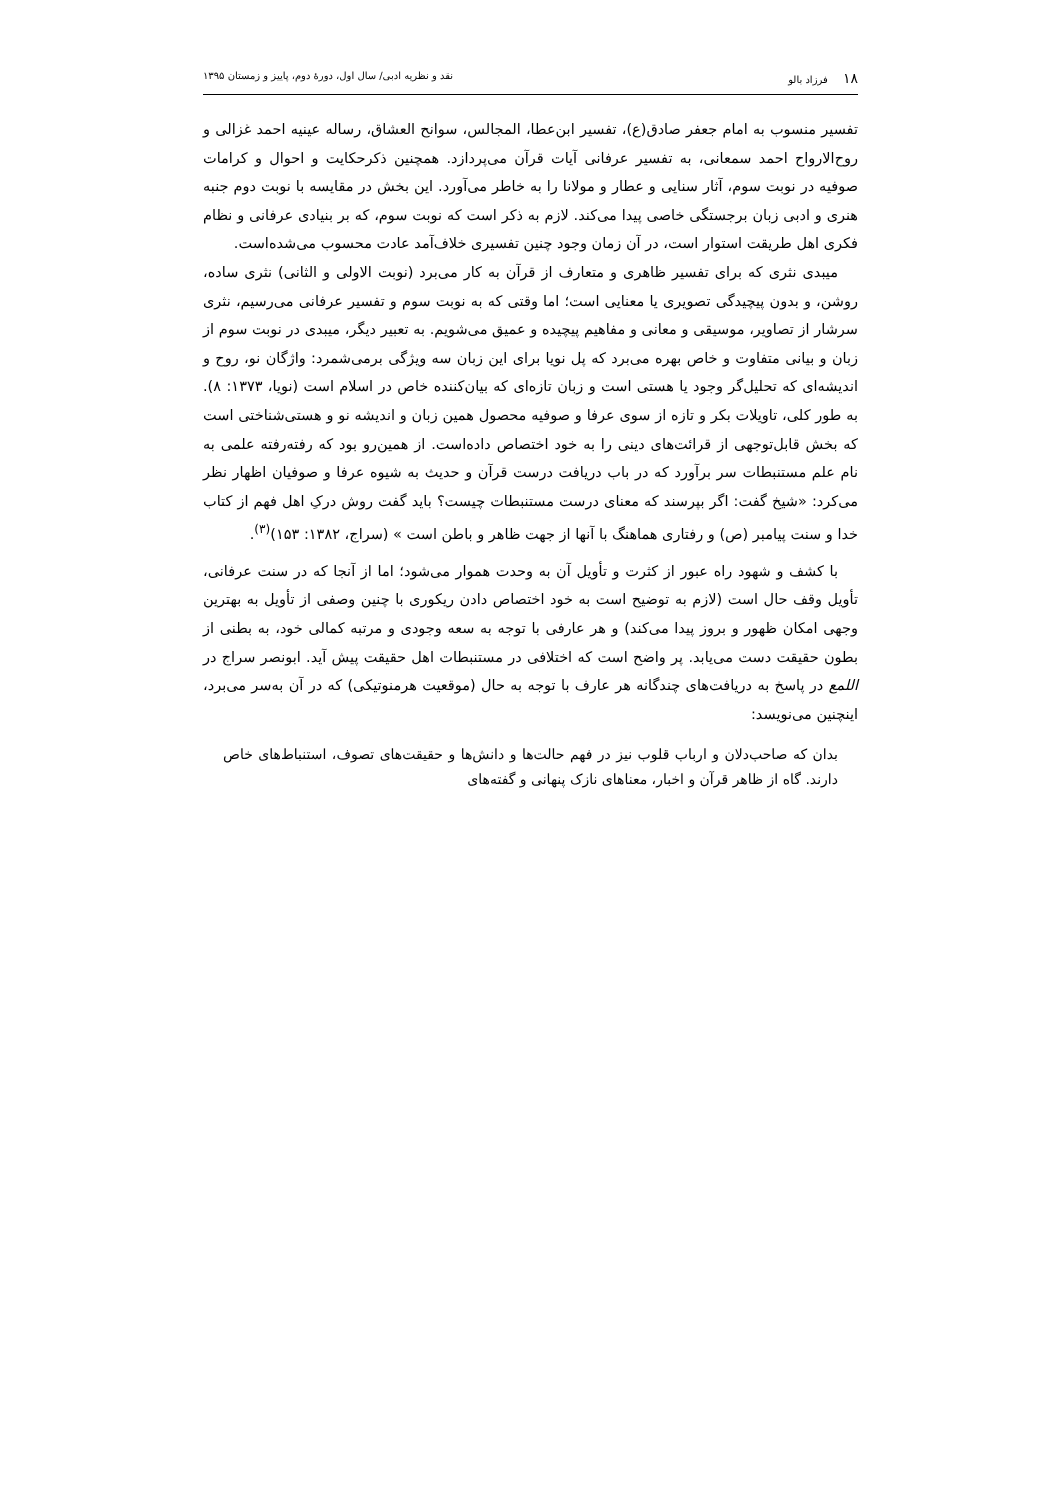۱۸ فرزاد بالو نقد و نظریه ادبی/ سال اول، دورهٔ دوم، پاییز و زمستان ۱۳۹۵
تفسیر منسوب به امام جعفر صادق(ع)، تفسیر ابن‌عطا، المجالس، سوانح العشاق، رساله عینیه احمد غزالی و روح‌الارواح احمد سمعانی، به تفسیر عرفانی آیات قرآن می‌پردازد. همچنین ذکرحکایت و احوال و کرامات صوفیه در نوبت سوم، آثار سنایی و عطار و مولانا را به خاطر می‌آورد. این بخش در مقایسه با نوبت دوم جنبه هنری و ادبی زبان برجستگی خاصی پیدا می‌کند. لازم به ذکر است که نوبت سوم، که بر بنیادی عرفانی و نظام فکری اهل طریقت استوار است، در آن زمان وجود چنین تفسیری خلاف‌آمد عادت محسوب می‌شده‌است.
میبدی نثری که برای تفسیر ظاهری و متعارف از قرآن به کار می‌برد (نوبت الاولی و الثانی) نثری ساده، روشن، و بدون پیچیدگی تصویری یا معنایی است؛ اما وقتی که به نوبت سوم و تفسیر عرفانی می‌رسیم، نثری سرشار از تصاویر، موسیقی و معانی و مفاهیم پیچیده و عمیق می‌شویم. به تعبیر دیگر، میبدی در نوبت سوم از زبان و بیانی متفاوت و خاص بهره می‌برد که پل نویا برای این زبان سه ویژگی برمی‌شمرد: واژگان نو، روح و اندیشه‌ای که تحلیل‌گر وجود یا هستی است و زبان تازه‌ای که بیان‌کننده خاص در اسلام است (نویا، ۱۳۷۳: ۸). به طور کلی، تاویلات بکر و تازه از سوی عرفا و صوفیه محصول همین زبان و اندیشه نو و هستی‌شناختی است که بخش قابل‌توجهی از قرائت‌های دینی را به خود اختصاص داده‌است. از همین‌رو بود که رفته‌رفته علمی به نام علم مستنبطات سر برآورد که در باب دریافت درست قرآن و حدیث به شیوه عرفا و صوفیان اظهار نظر می‌کرد: «شیخ گفت: اگر بپرسند که معنای درست مستنبطات چیست؟ باید گفت روش درکِ اهل فهم از کتاب خدا و سنت پیامبر (ص) و رفتاری هماهنگ با آنها از جهت ظاهر و باطن است » (سراج، ۱۳۸۲: ۱۵۳)<sup>(۳)</sup>.
با کشف و شهود راه عبور از کثرت و تأویل آن به وحدت هموار می‌شود؛ اما از آنجا که در سنت عرفانی، تأویل وقف حال است (لازم به توضیح است به خود اختصاص دادن ریکوری با چنین وصفی از تأویل به بهترین وجهی امکان ظهور و بروز پیدا می‌کند) و هر عارفی با توجه به سعه وجودی و مرتبه کمالی خود، به بطنی از بطون حقیقت دست می‌یابد. پر واضح است که اختلافی در مستنبطات اهل حقیقت پیش آید. ابونصر سراج در اللمع در پاسخ به دریافت‌های چندگانه هر عارف با توجه به حال (موقعیت هرمنوتیکی) که در آن به‌سر می‌برد، اینچنین می‌نویسد:
بدان که صاحب‌دلان و ارباب قلوب نیز در فهم حالت‌ها و دانش‌ها و حقیقت‌های تصوف، استنباط‌های خاص دارند. گاه از ظاهر قرآن و اخبار، معناهای نازک پنهانی و گفته‌های